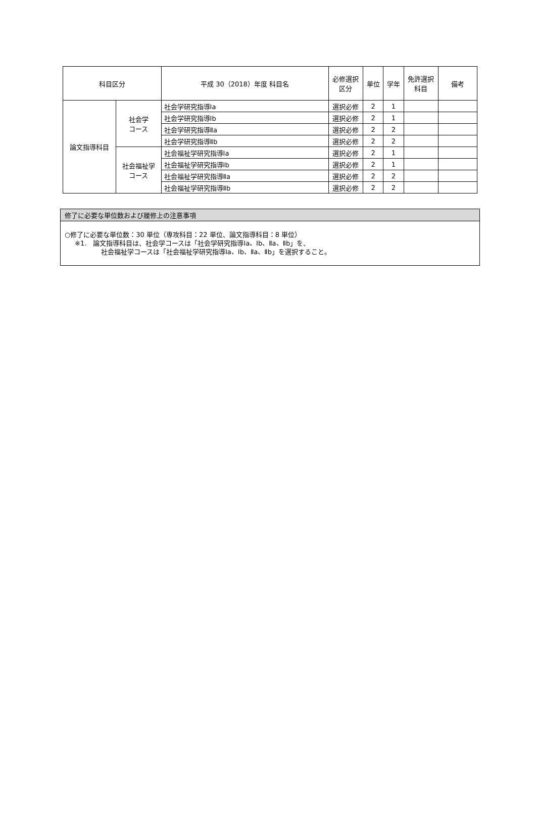| 科目区分 | | 平成 30（2018）年度 科目名 | 必修選択 区分 | 単位 | 学年 | 免許選択 科目 | 備考 |
| --- | --- | --- | --- | --- | --- | --- | --- |
| 論文指導科目 | 社会学 コース | 社会学研究指導Ⅰa | 選択必修 | 2 | 1 | | |
| | | 社会学研究指導Ⅰb | 選択必修 | 2 | 1 | | |
| | | 社会学研究指導Ⅱa | 選択必修 | 2 | 2 | | |
| | | 社会学研究指導Ⅱb | 選択必修 | 2 | 2 | | |
| | 社会福祉学 コース | 社会福祉学研究指導Ⅰa | 選択必修 | 2 | 1 | | |
| | | 社会福祉学研究指導Ⅰb | 選択必修 | 2 | 1 | | |
| | | 社会福祉学研究指導Ⅱa | 選択必修 | 2 | 2 | | |
| | | 社会福祉学研究指導Ⅱb | 選択必修 | 2 | 2 | | |
修了に必要な単位数および履修上の注意事項
○修了に必要な単位数：30 単位（専攻科目：22 単位、論文指導科目：8 単位）
※1.　論文指導科目は、社会学コースは「社会学研究指導Ⅰa、Ⅰb、Ⅱa、Ⅱb」を、
社会福祉学コースは「社会福祉学研究指導Ⅰa、Ⅰb、Ⅱa、Ⅱb」を選択すること。